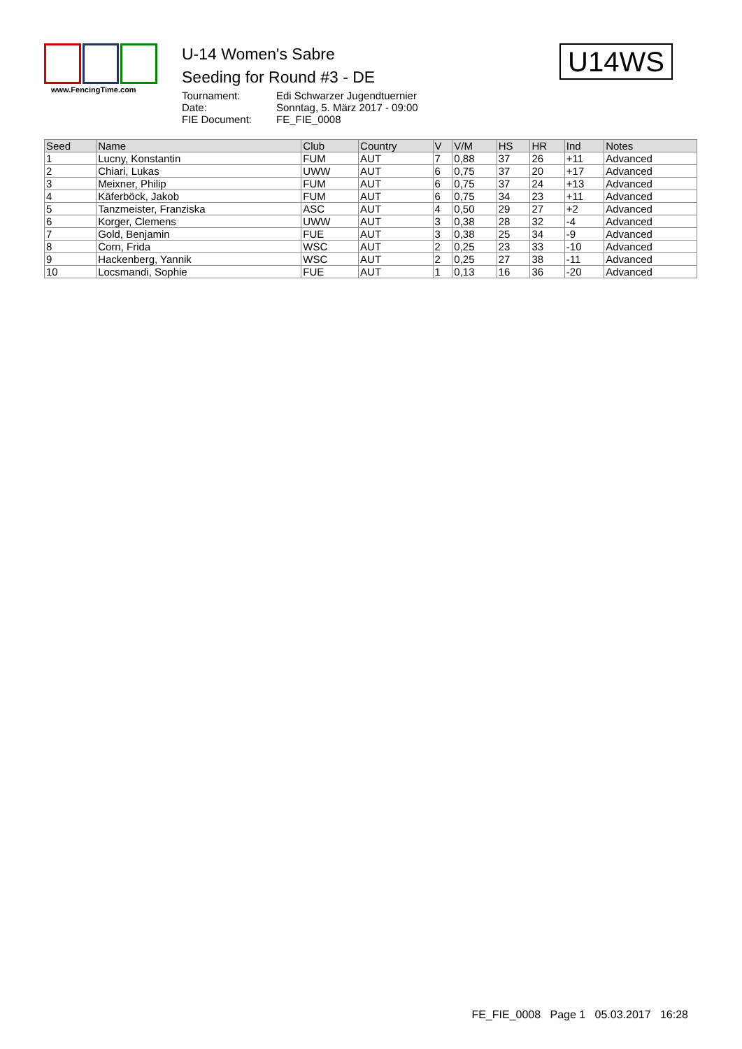www.FencingTime.com
U-14 Women's Sabre
Seeding for Round #3 - DE
Tournament: Edi Schwarzer Jugendtuernier
Date: Sonntag, 5. März 2017 - 09:00
FIE Document: FE_FIE_0008
U14WS
| Seed | Name | Club | Country | V | V/M | HS | HR | Ind | Notes |
| --- | --- | --- | --- | --- | --- | --- | --- | --- | --- |
| 1 | Lucny, Konstantin | FUM | AUT | 7 | 0,88 | 37 | 26 | +11 | Advanced |
| 2 | Chiari, Lukas | UWW | AUT | 6 | 0,75 | 37 | 20 | +17 | Advanced |
| 3 | Meixner, Philip | FUM | AUT | 6 | 0,75 | 37 | 24 | +13 | Advanced |
| 4 | Käferböck, Jakob | FUM | AUT | 6 | 0,75 | 34 | 23 | +11 | Advanced |
| 5 | Tanzmeister, Franziska | ASC | AUT | 4 | 0,50 | 29 | 27 | +2 | Advanced |
| 6 | Korger, Clemens | UWW | AUT | 3 | 0,38 | 28 | 32 | -4 | Advanced |
| 7 | Gold, Benjamin | FUE | AUT | 3 | 0,38 | 25 | 34 | -9 | Advanced |
| 8 | Corn, Frida | WSC | AUT | 2 | 0,25 | 23 | 33 | -10 | Advanced |
| 9 | Hackenberg, Yannik | WSC | AUT | 2 | 0,25 | 27 | 38 | -11 | Advanced |
| 10 | Locsmandi, Sophie | FUE | AUT | 1 | 0,13 | 16 | 36 | -20 | Advanced |
FE_FIE_0008 Page 1 05.03.2017 16:28